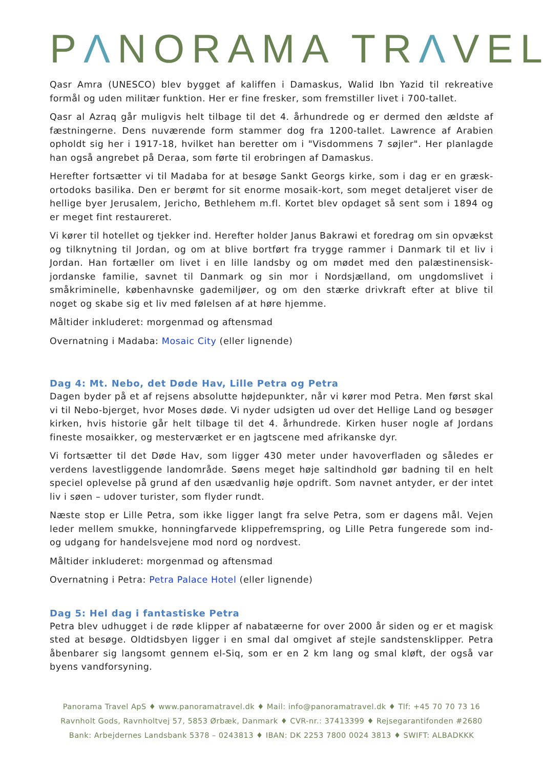PΛNORAMA TRΛVEL
Qasr Amra (UNESCO) blev bygget af kaliffen i Damaskus, Walid Ibn Yazid til rekreative formål og uden militær funktion. Her er fine fresker, som fremstiller livet i 700-tallet.
Qasr al Azraq går muligvis helt tilbage til det 4. århundrede og er dermed den ældste af fæstningerne. Dens nuværende form stammer dog fra 1200-tallet. Lawrence af Arabien opholdt sig her i 1917-18, hvilket han beretter om i "Visdommens 7 søjler". Her planlagde han også angrebet på Deraa, som førte til erobringen af Damaskus.
Herefter fortsætter vi til Madaba for at besøge Sankt Georgs kirke, som i dag er en græsk-ortodoks basilika. Den er berømt for sit enorme mosaik-kort, som meget detaljeret viser de hellige byer Jerusalem, Jericho, Bethlehem m.fl. Kortet blev opdaget så sent som i 1894 og er meget fint restaureret.
Vi kører til hotellet og tjekker ind. Herefter holder Janus Bakrawi et foredrag om sin opvækst og tilknytning til Jordan, og om at blive bortført fra trygge rammer i Danmark til et liv i Jordan. Han fortæller om livet i en lille landsby og om mødet med den palæstinensisk-jordanske familie, savnet til Danmark og sin mor i Nordsjælland, om ungdomslivet i småkriminelle, københavnske gademiljøer, og om den stærke drivkraft efter at blive til noget og skabe sig et liv med følelsen af at høre hjemme.
Måltider inkluderet: morgenmad og aftensmad
Overnatning i Madaba: Mosaic City (eller lignende)
Dag 4: Mt. Nebo, det Døde Hav, Lille Petra og Petra
Dagen byder på et af rejsens absolutte højdepunkter, når vi kører mod Petra. Men først skal vi til Nebo-bjerget, hvor Moses døde. Vi nyder udsigten ud over det Hellige Land og besøger kirken, hvis historie går helt tilbage til det 4. århundrede. Kirken huser nogle af Jordans fineste mosaikker, og mesterværket er en jagtscene med afrikanske dyr.
Vi fortsætter til det Døde Hav, som ligger 430 meter under havoverfladen og således er verdens lavestliggende landområde. Søens meget høje saltindhold gør badning til en helt speciel oplevelse på grund af den usædvanlig høje opdrift. Som navnet antyder, er der intet liv i søen – udover turister, som flyder rundt.
Næste stop er Lille Petra, som ikke ligger langt fra selve Petra, som er dagens mål. Vejen leder mellem smukke, honningfarvede klippefremspring, og Lille Petra fungerede som ind- og udgang for handelsvejene mod nord og nordvest.
Måltider inkluderet: morgenmad og aftensmad
Overnatning i Petra: Petra Palace Hotel (eller lignende)
Dag 5: Hel dag i fantastiske Petra
Petra blev udhugget i de røde klipper af nabatæerne for over 2000 år siden og er et magisk sted at besøge. Oldtidsbyen ligger i en smal dal omgivet af stejle sandstensklipper. Petra åbenbarer sig langsomt gennem el-Siq, som er en 2 km lang og smal kløft, der også var byens vandforsyning.
Panorama Travel ApS ♦ www.panoramatravel.dk ♦ Mail: info@panoramatravel.dk ♦ Tlf: +45 70 70 73 16
Ravnholt Gods, Ravnholtvej 57, 5853 Ørbæk, Danmark ♦ CVR-nr.: 37413399 ♦ Rejsegarantifonden #2680
Bank: Arbejdernes Landsbank 5378 – 0243813 ♦ IBAN: DK 2253 7800 0024 3813 ♦ SWIFT: ALBADKKK